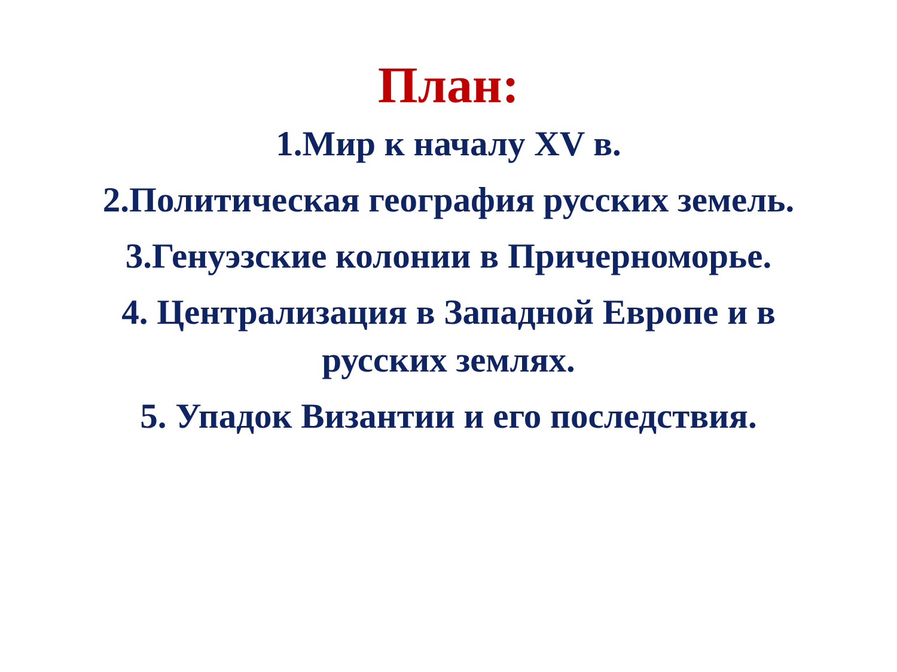План:
1.Мир к началу XV в.
2.Политическая география русских земель.
3.Генуэзские колонии в Причерноморье.
4. Централизация в Западной Европе и в русских землях.
5. Упадок Византии и его последствия.